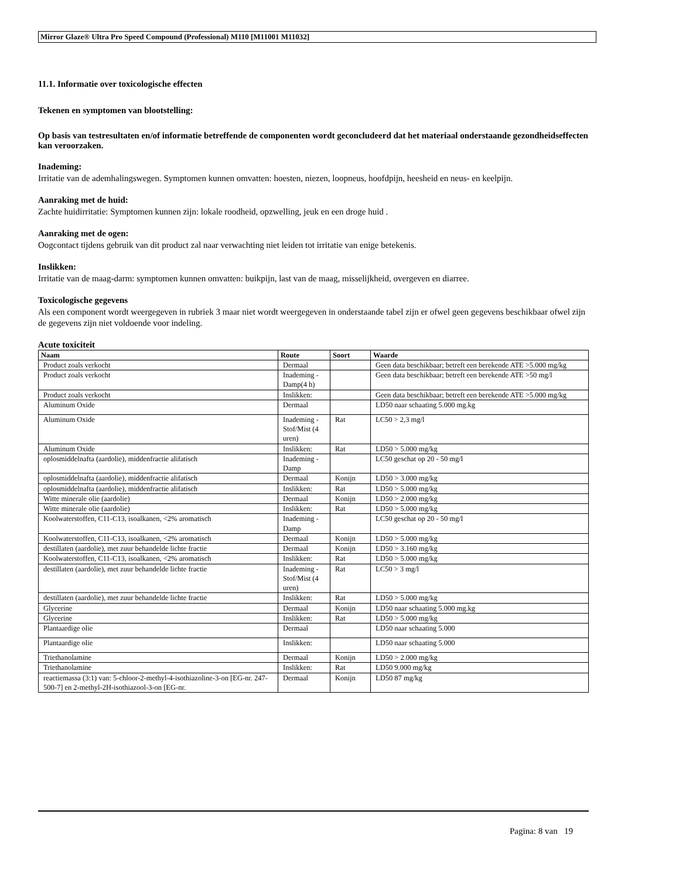Mirror Glaze® Ultra Pro Speed Compound (Professional) M110 [M11001 M11032]
11.1. Informatie over toxicologische effecten
Tekenen en symptomen van blootstelling:
Op basis van testresultaten en/of informatie betreffende de componenten wordt geconcludeerd dat het materiaal onderstaande gezondheidseffecten kan veroorzaken.
Inademing:
Irritatie van de ademhalingswegen. Symptomen kunnen omvatten: hoesten, niezen, loopneus, hoofdpijn, heesheid en neus- en keelpijn.
Aanraking met de huid:
Zachte huidirritatie: Symptomen kunnen zijn: lokale roodheid, opzwelling, jeuk en een droge huid .
Aanraking met de ogen:
Oogcontact tijdens gebruik van dit product zal naar verwachting niet leiden tot irritatie van enige betekenis.
Inslikken:
Irritatie van de maag-darm: symptomen kunnen omvatten: buikpijn, last van de maag, misselijkheid, overgeven en diarree.
Toxicologische gegevens
Als een component wordt weergegeven in rubriek 3 maar niet wordt weergegeven in onderstaande tabel zijn er ofwel geen gegevens beschikbaar ofwel zijn de gegevens zijn niet voldoende voor indeling.
Acute toxiciteit
| Naam | Route | Soort | Waarde |
| --- | --- | --- | --- |
| Product zoals verkocht | Dermaal | | Geen data beschikbaar; betreft een berekende ATE >5.000 mg/kg |
| Product zoals verkocht | Inademing - Damp(4 h) | | Geen data beschikbaar; betreft een berekende ATE >50 mg/l |
| Product zoals verkocht | Inslikken: | | Geen data beschikbaar; betreft een berekende ATE >5.000 mg/kg |
| Aluminum Oxide | Dermaal | | LD50 naar schaating 5.000 mg.kg |
| Aluminum Oxide | Inademing - Stof/Mist (4 uren) | Rat | LC50 > 2,3 mg/l |
| Aluminum Oxide | Inslikken: | Rat | LD50 > 5.000 mg/kg |
| oplosmiddelnafta (aardolie), middenfractie alifatisch | Inademing - Damp | | LC50 geschat op 20 - 50 mg/l |
| oplosmiddelnafta (aardolie), middenfractie alifatisch | Dermaal | Konijn | LD50 > 3.000 mg/kg |
| oplosmiddelnafta (aardolie), middenfractie alifatisch | Inslikken: | Rat | LD50 > 5.000 mg/kg |
| Witte minerale olie (aardolie) | Dermaal | Konijn | LD50 > 2.000 mg/kg |
| Witte minerale olie (aardolie) | Inslikken: | Rat | LD50 > 5.000 mg/kg |
| Koolwaterstoffen, C11-C13, isoalkanen, <2% aromatisch | Inademing - Damp | | LC50 geschat op 20 - 50 mg/l |
| Koolwaterstoffen, C11-C13, isoalkanen, <2% aromatisch | Dermaal | Konijn | LD50 > 5.000 mg/kg |
| destillaten (aardolie), met zuur behandelde lichte fractie | Dermaal | Konijn | LD50 > 3.160 mg/kg |
| Koolwaterstoffen, C11-C13, isoalkanen, <2% aromatisch | Inslikken: | Rat | LD50 > 5.000 mg/kg |
| destillaten (aardolie), met zuur behandelde lichte fractie | Inademing - Stof/Mist (4 uren) | Rat | LC50 > 3 mg/l |
| destillaten (aardolie), met zuur behandelde lichte fractie | Inslikken: | Rat | LD50 > 5.000 mg/kg |
| Glycerine | Dermaal | Konijn | LD50 naar schaating 5.000 mg.kg |
| Glycerine | Inslikken: | Rat | LD50 > 5.000 mg/kg |
| Plantaardige olie | Dermaal | | LD50 naar schaating 5.000 |
| Plantaardige olie | Inslikken: | | LD50 naar schaating 5.000 |
| Triethanolamine | Dermaal | Konijn | LD50 > 2.000 mg/kg |
| Triethanolamine | Inslikken: | Rat | LD50 9.000 mg/kg |
| reactiemassa (3:1) van: 5-chloor-2-methyl-4-isothiazoline-3-on [EG-nr. 247-500-7] en 2-methyl-2H-isothiazool-3-on [EG-nr. | Dermaal | Konijn | LD50 87 mg/kg |
Pagina: 8 van 19